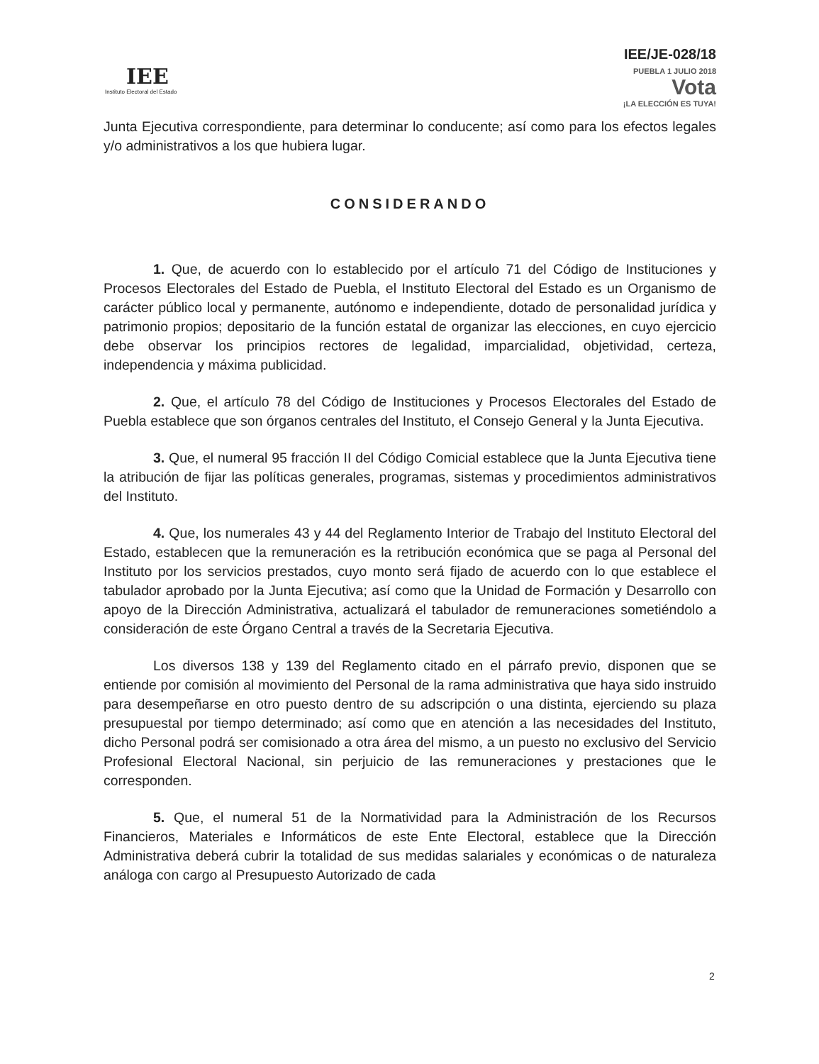IEE
Instituto Electoral del Estado
IEE/JE-028/18
PUEBLA 1 JULIO 2018
Vota
¡LA ELECCIÓN ES TUYA!
Junta Ejecutiva correspondiente, para determinar lo conducente; así como para los efectos legales y/o administrativos a los que hubiera lugar.
CONSIDERANDO
1. Que, de acuerdo con lo establecido por el artículo 71 del Código de Instituciones y Procesos Electorales del Estado de Puebla, el Instituto Electoral del Estado es un Organismo de carácter público local y permanente, autónomo e independiente, dotado de personalidad jurídica y patrimonio propios; depositario de la función estatal de organizar las elecciones, en cuyo ejercicio debe observar los principios rectores de legalidad, imparcialidad, objetividad, certeza, independencia y máxima publicidad.
2. Que, el artículo 78 del Código de Instituciones y Procesos Electorales del Estado de Puebla establece que son órganos centrales del Instituto, el Consejo General y la Junta Ejecutiva.
3. Que, el numeral 95 fracción II del Código Comicial establece que la Junta Ejecutiva tiene la atribución de fijar las políticas generales, programas, sistemas y procedimientos administrativos del Instituto.
4. Que, los numerales 43 y 44 del Reglamento Interior de Trabajo del Instituto Electoral del Estado, establecen que la remuneración es la retribución económica que se paga al Personal del Instituto por los servicios prestados, cuyo monto será fijado de acuerdo con lo que establece el tabulador aprobado por la Junta Ejecutiva; así como que la Unidad de Formación y Desarrollo con apoyo de la Dirección Administrativa, actualizará el tabulador de remuneraciones sometiéndolo a consideración de este Órgano Central a través de la Secretaria Ejecutiva.
Los diversos 138 y 139 del Reglamento citado en el párrafo previo, disponen que se entiende por comisión al movimiento del Personal de la rama administrativa que haya sido instruido para desempeñarse en otro puesto dentro de su adscripción o una distinta, ejerciendo su plaza presupuestal por tiempo determinado; así como que en atención a las necesidades del Instituto, dicho Personal podrá ser comisionado a otra área del mismo, a un puesto no exclusivo del Servicio Profesional Electoral Nacional, sin perjuicio de las remuneraciones y prestaciones que le corresponden.
5. Que, el numeral 51 de la Normatividad para la Administración de los Recursos Financieros, Materiales e Informáticos de este Ente Electoral, establece que la Dirección Administrativa deberá cubrir la totalidad de sus medidas salariales y económicas o de naturaleza análoga con cargo al Presupuesto Autorizado de cada
2